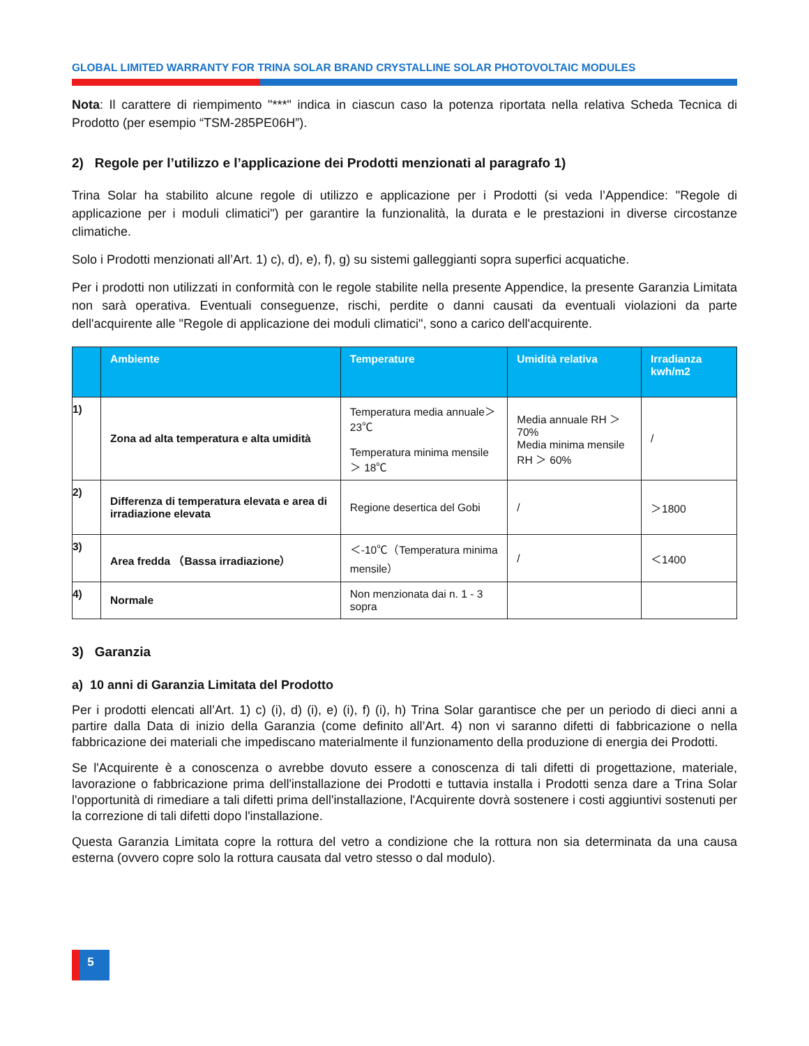GLOBAL LIMITED WARRANTY FOR TRINA SOLAR BRAND CRYSTALLINE SOLAR PHOTOVOLTAIC MODULES
Nota: Il carattere di riempimento "***" indica in ciascun caso la potenza riportata nella relativa Scheda Tecnica di Prodotto (per esempio “TSM-285PE06H”).
2) Regole per l’utilizzo e l’applicazione dei Prodotti menzionati al paragrafo 1)
Trina Solar ha stabilito alcune regole di utilizzo e applicazione per i Prodotti (si veda l’Appendice: "Regole di applicazione per i moduli climatici") per garantire la funzionalità, la durata e le prestazioni in diverse circostanze climatiche.
Solo i Prodotti menzionati all’Art. 1) c), d), e), f), g) su sistemi galleggianti sopra superfici acquatiche.
Per i prodotti non utilizzati in conformità con le regole stabilite nella presente Appendice, la presente Garanzia Limitata non sarà operativa. Eventuali conseguenze, rischi, perdite o danni causati da eventuali violazioni da parte dell'acquirente alle "Regole di applicazione dei moduli climatici", sono a carico dell'acquirente.
| | Ambiente | Temperature | Umidità relativa | Irradianza kwh/m2 |
| --- | --- | --- | --- | --- |
| 1) | Zona ad alta temperatura e alta umidità | Temperatura media annuale＞ 23℃ Temperatura minima mensile＞ 18℃ | Media annuale RH ＞ 70% Media minima mensile RH ＞ 60% | / |
| 2) | Differenza di temperatura elevata e area di irradiazione elevata | Regione desertica del Gobi | / | ＞1800 |
| 3) | Area fredda （Bassa irradiazione） | ＜-10℃（Temperatura minima mensile） | / | ＜1400 |
| 4) | Normale | Non menzionata dai n. 1 - 3 sopra | | |
3) Garanzia
a) 10 anni di Garanzia Limitata del Prodotto
Per i prodotti elencati all’Art. 1) c) (i), d) (i), e) (i), f) (i), h) Trina Solar garantisce che per un periodo di dieci anni a partire dalla Data di inizio della Garanzia (come definito all’Art. 4) non vi saranno difetti di fabbricazione o nella fabbricazione dei materiali che impediscano materialmente il funzionamento della produzione di energia dei Prodotti.
Se l'Acquirente è a conoscenza o avrebbe dovuto essere a conoscenza di tali difetti di progettazione, materiale, lavorazione o fabbricazione prima dell'installazione dei Prodotti e tuttavia installa i Prodotti senza dare a Trina Solar l'opportunità di rimediare a tali difetti prima dell'installazione, l'Acquirente dovrà sostenere i costi aggiuntivi sostenuti per la correzione di tali difetti dopo l'installazione.
Questa Garanzia Limitata copre la rottura del vetro a condizione che la rottura non sia determinata da una causa esterna (ovvero copre solo la rottura causata dal vetro stesso o dal modulo).
5